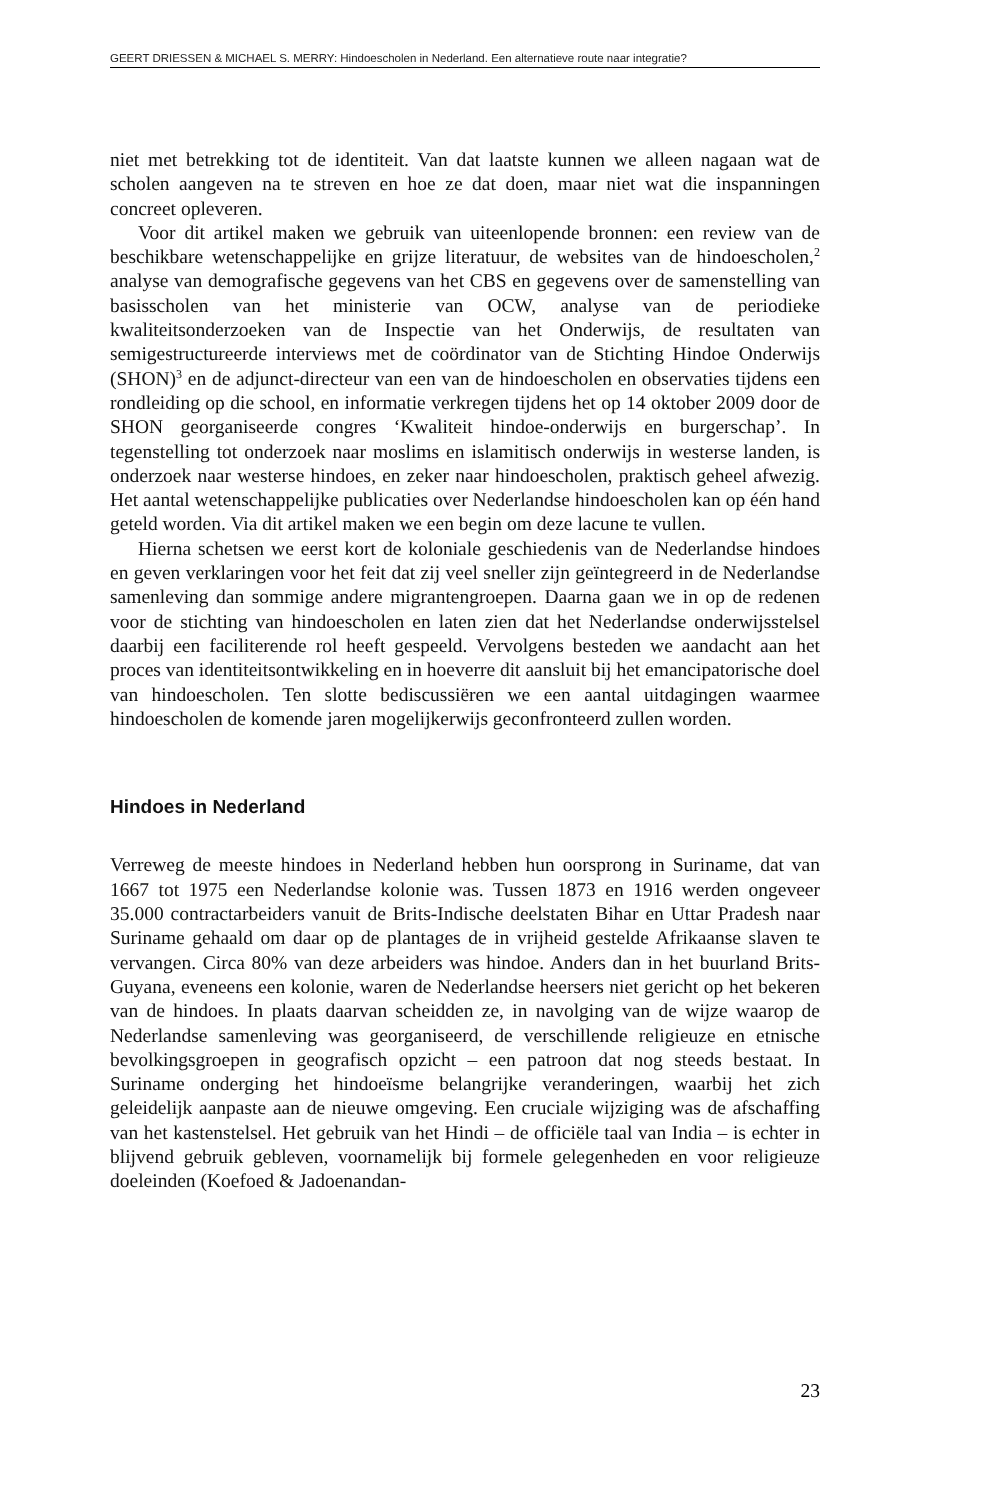GEERT DRIESSEN & MICHAEL S. MERRY: Hindoescholen in Nederland. Een alternatieve route naar integratie?
niet met betrekking tot de identiteit. Van dat laatste kunnen we alleen nagaan wat de scholen aangeven na te streven en hoe ze dat doen, maar niet wat die inspanningen concreet opleveren.
Voor dit artikel maken we gebruik van uiteenlopende bronnen: een review van de beschikbare wetenschappelijke en grijze literatuur, de websites van de hindoescholen,<sup>2</sup> analyse van demografische gegevens van het CBS en gegevens over de samenstelling van basisscholen van het ministerie van OCW, analyse van de periodieke kwaliteitsonderzoeken van de Inspectie van het Onderwijs, de resultaten van semigestructureerde interviews met de coördinator van de Stichting Hindoe Onderwijs (SHON)<sup>3</sup> en de adjunct-directeur van een van de hindoescholen en observaties tijdens een rondleiding op die school, en informatie verkregen tijdens het op 14 oktober 2009 door de SHON georganiseerde congres ‘Kwaliteit hindoe-onderwijs en burgerschap’. In tegenstelling tot onderzoek naar moslims en islamitisch onderwijs in westerse landen, is onderzoek naar westerse hindoes, en zeker naar hindoescholen, praktisch geheel afwezig. Het aantal wetenschappelijke publicaties over Nederlandse hindoescholen kan op één hand geteld worden. Via dit artikel maken we een begin om deze lacune te vullen.
Hierna schetsen we eerst kort de koloniale geschiedenis van de Nederlandse hindoes en geven verklaringen voor het feit dat zij veel sneller zijn geïntegreerd in de Nederlandse samenleving dan sommige andere migrantengroepen. Daarna gaan we in op de redenen voor de stichting van hindoescholen en laten zien dat het Nederlandse onderwijsstelsel daarbij een faciliterende rol heeft gespeeld. Vervolgens besteden we aandacht aan het proces van identiteitsontwikkeling en in hoeverre dit aansluit bij het emancipatorische doel van hindoescholen. Ten slotte bediscussiëren we een aantal uitdagingen waarmee hindoescholen de komende jaren mogelijkerwijs geconfronteerd zullen worden.
Hindoes in Nederland
Verreweg de meeste hindoes in Nederland hebben hun oorsprong in Suriname, dat van 1667 tot 1975 een Nederlandse kolonie was. Tussen 1873 en 1916 werden ongeveer 35.000 contractarbeiders vanuit de Brits-Indische deelstaten Bihar en Uttar Pradesh naar Suriname gehaald om daar op de plantages de in vrijheid gestelde Afrikaanse slaven te vervangen. Circa 80% van deze arbeiders was hindoe. Anders dan in het buurland Brits-Guyana, eveneens een kolonie, waren de Nederlandse heersers niet gericht op het bekeren van de hindoes. In plaats daarvan scheidden ze, in navolging van de wijze waarop de Nederlandse samenleving was georganiseerd, de verschillende religieuze en etnische bevolkingsgroepen in geografisch opzicht – een patroon dat nog steeds bestaat. In Suriname onderging het hindoeïsme belangrijke veranderingen, waarbij het zich geleidelijk aanpaste aan de nieuwe omgeving. Een cruciale wijziging was de afschaffing van het kastenstelsel. Het gebruik van het Hindi – de officiële taal van India – is echter in blijvend gebruik gebleven, voornamelijk bij formele gelegenheden en voor religieuze doeleinden (Koefoed & Jadoenandan-
23